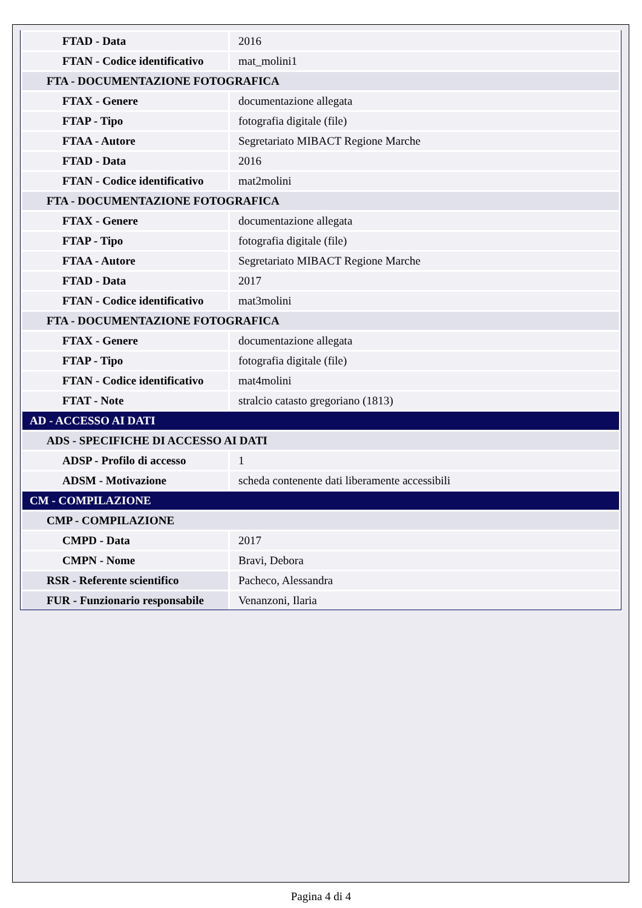| FTAD - Data | 2016 |
| FTAN - Codice identificativo | mat_molini1 |
| FTA - DOCUMENTAZIONE FOTOGRAFICA | |
| FTAX - Genere | documentazione allegata |
| FTAP - Tipo | fotografia digitale (file) |
| FTAA - Autore | Segretariato MIBACT Regione Marche |
| FTAD - Data | 2016 |
| FTAN - Codice identificativo | mat2molini |
| FTA - DOCUMENTAZIONE FOTOGRAFICA | |
| FTAX - Genere | documentazione allegata |
| FTAP - Tipo | fotografia digitale (file) |
| FTAA - Autore | Segretariato MIBACT Regione Marche |
| FTAD - Data | 2017 |
| FTAN - Codice identificativo | mat3molini |
| FTA - DOCUMENTAZIONE FOTOGRAFICA | |
| FTAX - Genere | documentazione allegata |
| FTAP - Tipo | fotografia digitale (file) |
| FTAN - Codice identificativo | mat4molini |
| FTAT - Note | stralcio catasto gregoriano (1813) |
| AD - ACCESSO AI DATI | |
| ADS - SPECIFICHE DI ACCESSO AI DATI | |
| ADSP - Profilo di accesso | 1 |
| ADSM - Motivazione | scheda contenente dati liberamente accessibili |
| CM - COMPILAZIONE | |
| CMP - COMPILAZIONE | |
| CMPD - Data | 2017 |
| CMPN - Nome | Bravi, Debora |
| RSR - Referente scientifico | Pacheco, Alessandra |
| FUR - Funzionario responsabile | Venanzoni, Ilaria |
Pagina 4 di 4